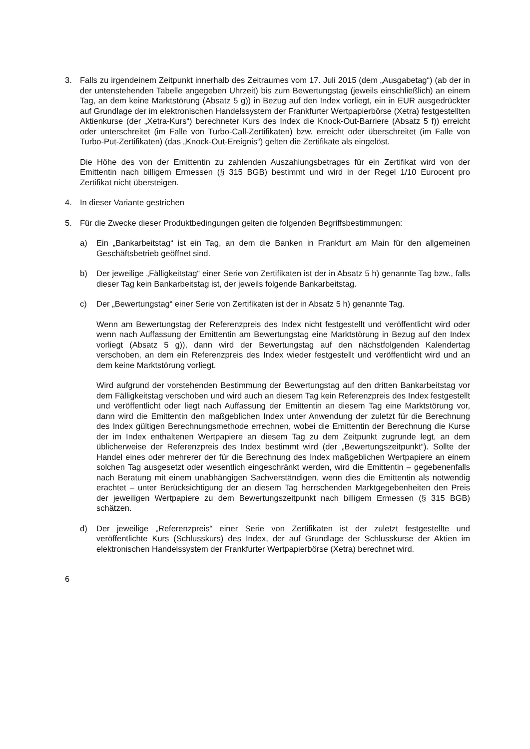3. Falls zu irgendeinem Zeitpunkt innerhalb des Zeitraumes vom 17. Juli 2015 (dem „Ausgabetag“) (ab der in der untenstehenden Tabelle angegeben Uhrzeit) bis zum Bewertungstag (jeweils einschließlich) an einem Tag, an dem keine Marktstörung (Absatz 5 g)) in Bezug auf den Index vorliegt, ein in EUR ausgedrückter auf Grundlage der im elektronischen Handelssystem der Frankfurter Wertpapierbörse (Xetra) festgestellten Aktienkurse (der „Xetra-Kurs“) berechneter Kurs des Index die Knock-Out-Barriere (Absatz 5 f)) erreicht oder unterschreitet (im Falle von Turbo-Call-Zertifikaten) bzw. erreicht oder überschreitet (im Falle von Turbo-Put-Zertifikaten) (das „Knock-Out-Ereignis“) gelten die Zertifikate als eingelöst.
Die Höhe des von der Emittentin zu zahlenden Auszahlungsbetrages für ein Zertifikat wird von der Emittentin nach billigem Ermessen (§ 315 BGB) bestimmt und wird in der Regel 1/10 Eurocent pro Zertifikat nicht übersteigen.
4. In dieser Variante gestrichen
5. Für die Zwecke dieser Produktbedingungen gelten die folgenden Begriffsbestimmungen:
a) Ein „Bankarbeitstag“ ist ein Tag, an dem die Banken in Frankfurt am Main für den allgemeinen Geschäftsbetrieb geöffnet sind.
b) Der jeweilige „Fälligkeitstag“ einer Serie von Zertifikaten ist der in Absatz 5 h) genannte Tag bzw., falls dieser Tag kein Bankarbeitstag ist, der jeweils folgende Bankarbeitstag.
c) Der „Bewertungstag“ einer Serie von Zertifikaten ist der in Absatz 5 h) genannte Tag.
Wenn am Bewertungstag der Referenzpreis des Index nicht festgestellt und veröffentlicht wird oder wenn nach Auffassung der Emittentin am Bewertungstag eine Marktstörung in Bezug auf den Index vorliegt (Absatz 5 g)), dann wird der Bewertungstag auf den nächstfolgenden Kalendertag verschoben, an dem ein Referenzpreis des Index wieder festgestellt und veröffentlicht wird und an dem keine Marktstörung vorliegt.
Wird aufgrund der vorstehenden Bestimmung der Bewertungstag auf den dritten Bankarbeitstag vor dem Fälligkeitstag verschoben und wird auch an diesem Tag kein Referenzpreis des Index festgestellt und veröffentlicht oder liegt nach Auffassung der Emittentin an diesem Tag eine Marktstörung vor, dann wird die Emittentin den maßgeblichen Index unter Anwendung der zuletzt für die Berechnung des Index gültigen Berechnungsmethode errechnen, wobei die Emittentin der Berechnung die Kurse der im Index enthaltenen Wertpapiere an diesem Tag zu dem Zeitpunkt zugrunde legt, an dem üblicherweise der Referenzpreis des Index bestimmt wird (der „Bewertungszeitpunkt“). Sollte der Handel eines oder mehrerer der für die Berechnung des Index maßgeblichen Wertpapiere an einem solchen Tag ausgesetzt oder wesentlich eingeschränkt werden, wird die Emittentin – gegebenenfalls nach Beratung mit einem unabhängigen Sachverständigen, wenn dies die Emittentin als notwendig erachtet – unter Berücksichtigung der an diesem Tag herrschenden Marktgegebenheiten den Preis der jeweiligen Wertpapiere zu dem Bewertungszeitpunkt nach billigem Ermessen (§ 315 BGB) schätzen.
d) Der jeweilige „Referenzpreis“ einer Serie von Zertifikaten ist der zuletzt festgestellte und veröffentlichte Kurs (Schlusskurs) des Index, der auf Grundlage der Schlusskurse der Aktien im elektronischen Handelssystem der Frankfurter Wertpapierbörse (Xetra) berechnet wird.
6